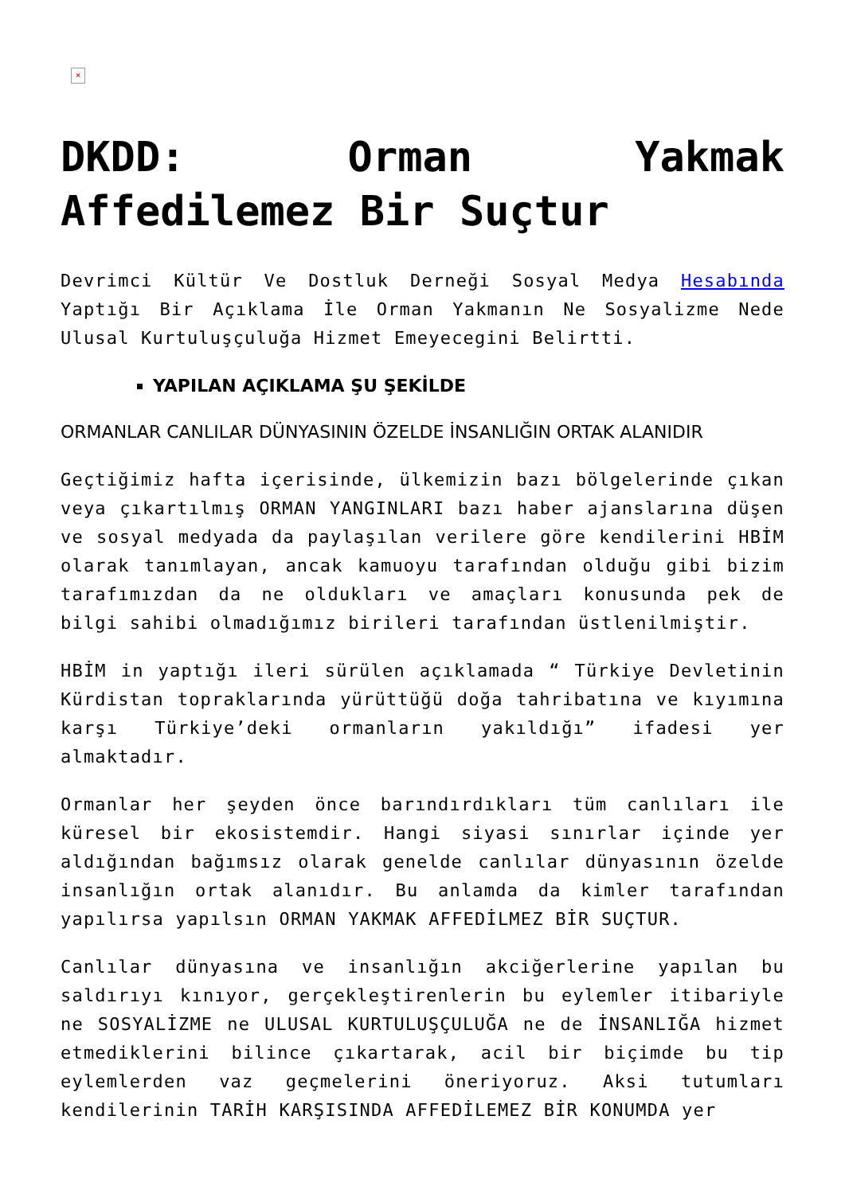×
DKDD: Orman Yakmak Affedilemez Bir Suçtur
Devrimci Kültür Ve Dostluk Derneği Sosyal Medya Hesabında Yaptığı Bir Açıklama İle Orman Yakmanın Ne Sosyalizme Nede Ulusal Kurtuluşçuluğa Hizmet Emeyecegini Belirtti.
YAPILAN AÇIKLAMA ŞU ŞEKİLDE
ORMANLAR CANLILAR DÜNYASININ ÖZELDE İNSANLIĞIN ORTAK ALANIDIR
Geçtiğimiz hafta içerisinde, ülkemizin bazı bölgelerinde çıkan veya çıkartılmış ORMAN YANGINLARI bazı haber ajanslarına düşen ve sosyal medyada da paylaşılan verilere göre kendilerini HBİM olarak tanımlayan, ancak kamuoyu tarafından olduğu gibi bizim tarafımızdan da ne oldukları ve amaçları konusunda pek de bilgi sahibi olmadığımız birileri tarafından üstlenilmiştir.
HBİM in yaptığı ileri sürülen açıklamada “ Türkiye Devletinin Kürdistan topraklarında yürüttüğü doğa tahribatına ve kıyımına karşı Türkiye’deki ormanların yakıldığı” ifadesi yer almaktadır.
Ormanlar her şeyden önce barındırdıkları tüm canlıları ile küresel bir ekosistemdir. Hangi siyasi sınırlar içinde yer aldığından bağımsız olarak genelde canlılar dünyasının özelde insanlığın ortak alanıdır. Bu anlamda da kimler tarafından yapılırsa yapılsın ORMAN YAKMAK AFFEDİLMEZ BİR SUÇTUR.
Canlılar dünyasına ve insanlığın akciğerlerine yapılan bu saldırıyı kınıyor, gerçekleştirenlerin bu eylemler itibariyle ne SOSYALİZME ne ULUSAL KURTULUŞÇULUĞA ne de İNSANLIĞA hizmet etmediklerini bilince çıkartarak, acil bir biçimde bu tip eylemlerden vaz geçmelerini öneriyoruz. Aksi tutumları kendilerinin TARİH KARŞISINDA AFFEDİLEMEZ BİR KONUMDA yer